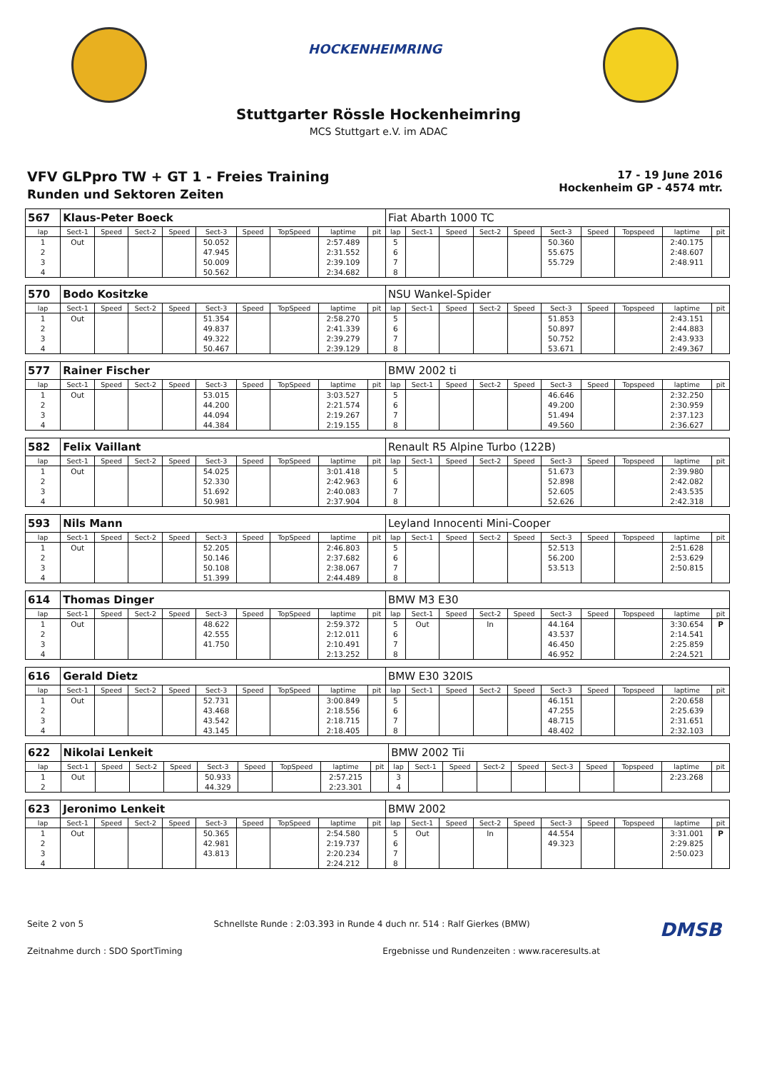HOCKENHEIMRING
Stuttgarter Rössle Hockenheimring
MCS Stuttgart e.V. im ADAC
VFV GLPpro TW + GT 1 - Freies Training
Runden und Sektoren Zeiten
17 - 19 June 2016
Hockenheim GP - 4574 mtr.
| 567 | Klaus-Peter Boeck | | | | | | | | | Fiat Abarth 1000 TC | | | | | | | | | |
| lap | Sect-1 | Speed | Sect-2 | Speed | Sect-3 | Speed | TopSpeed | laptime | pit | lap | Sect-1 | Speed | Sect-2 | Speed | Sect-3 | Speed | Topspeed | laptime | pit |
| 1 | Out | | | | 50.052 | | | 2:57.489 | | 5 | | | | | 50.360 | | | 2:40.175 | |
| 2 | | | | | 47.945 | | | 2:31.552 | | 6 | | | | | 55.675 | | | 2:48.607 | |
| 3 | | | | | 50.009 | | | 2:39.109 | | 7 | | | | | 55.729 | | | 2:48.911 | |
| 4 | | | | | 50.562 | | | 2:34.682 | | 8 | | | | | | | | | |
| 570 | Bodo Kositzke | | | | | | | | | NSU Wankel-Spider | | | | | | | | | |
| lap | Sect-1 | Speed | Sect-2 | Speed | Sect-3 | Speed | TopSpeed | laptime | pit | lap | Sect-1 | Speed | Sect-2 | Speed | Sect-3 | Speed | Topspeed | laptime | pit |
| 1 | Out | | | | 51.354 | | | 2:58.270 | | 5 | | | | | 51.853 | | | 2:43.151 | |
| 2 | | | | | 49.837 | | | 2:41.339 | | 6 | | | | | 50.897 | | | 2:44.883 | |
| 3 | | | | | 49.322 | | | 2:39.279 | | 7 | | | | | 50.752 | | | 2:43.933 | |
| 4 | | | | | 50.467 | | | 2:39.129 | | 8 | | | | | 53.671 | | | 2:49.367 | |
| 577 | Rainer Fischer | | | | | | | | | BMW 2002 ti | | | | | | | | | |
| lap | Sect-1 | Speed | Sect-2 | Speed | Sect-3 | Speed | TopSpeed | laptime | pit | lap | Sect-1 | Speed | Sect-2 | Speed | Sect-3 | Speed | Topspeed | laptime | pit |
| 1 | Out | | | | 53.015 | | | 3:03.527 | | 5 | | | | | 46.646 | | | 2:32.250 | |
| 2 | | | | | 44.200 | | | 2:21.574 | | 6 | | | | | 49.200 | | | 2:30.959 | |
| 3 | | | | | 44.094 | | | 2:19.267 | | 7 | | | | | 51.494 | | | 2:37.123 | |
| 4 | | | | | 44.384 | | | 2:19.155 | | 8 | | | | | 49.560 | | | 2:36.627 | |
| 582 | Felix Vaillant | | | | | | | | | Renault R5 Alpine Turbo (122B) | | | | | | | | | |
| lap | Sect-1 | Speed | Sect-2 | Speed | Sect-3 | Speed | TopSpeed | laptime | pit | lap | Sect-1 | Speed | Sect-2 | Speed | Sect-3 | Speed | Topspeed | laptime | pit |
| 1 | Out | | | | 54.025 | | | 3:01.418 | | 5 | | | | | 51.673 | | | 2:39.980 | |
| 2 | | | | | 52.330 | | | 2:42.963 | | 6 | | | | | 52.898 | | | 2:42.082 | |
| 3 | | | | | 51.692 | | | 2:40.083 | | 7 | | | | | 52.605 | | | 2:43.535 | |
| 4 | | | | | 50.981 | | | 2:37.904 | | 8 | | | | | 52.626 | | | 2:42.318 | |
| 593 | Nils Mann | | | | | | | | | Leyland Innocenti Mini-Cooper | | | | | | | | | |
| lap | Sect-1 | Speed | Sect-2 | Speed | Sect-3 | Speed | TopSpeed | laptime | pit | lap | Sect-1 | Speed | Sect-2 | Speed | Sect-3 | Speed | Topspeed | laptime | pit |
| 1 | Out | | | | 52.205 | | | 2:46.803 | | 5 | | | | | 52.513 | | | 2:51.628 | |
| 2 | | | | | 50.146 | | | 2:37.682 | | 6 | | | | | 56.200 | | | 2:53.629 | |
| 3 | | | | | 50.108 | | | 2:38.067 | | 7 | | | | | 53.513 | | | 2:50.815 | |
| 4 | | | | | 51.399 | | | 2:44.489 | | 8 | | | | | | | | | |
| 614 | Thomas Dinger | | | | | | | | | BMW M3 E30 | | | | | | | | | |
| lap | Sect-1 | Speed | Sect-2 | Speed | Sect-3 | Speed | TopSpeed | laptime | pit | lap | Sect-1 | Speed | Sect-2 | Speed | Sect-3 | Speed | Topspeed | laptime | pit |
| 1 | Out | | | | 48.622 | | | 2:59.372 | | 5 | Out | | In | | 44.164 | | | 3:30.654 | P |
| 2 | | | | | 42.555 | | | 2:12.011 | | 6 | | | | | 43.537 | | | 2:14.541 | |
| 3 | | | | | 41.750 | | | 2:10.491 | | 7 | | | | | 46.450 | | | 2:25.859 | |
| 4 | | | | | | | | 2:13.252 | | 8 | | | | | 46.952 | | | 2:24.521 | |
| 616 | Gerald Dietz | | | | | | | | | BMW E30 320IS | | | | | | | | | |
| lap | Sect-1 | Speed | Sect-2 | Speed | Sect-3 | Speed | TopSpeed | laptime | pit | lap | Sect-1 | Speed | Sect-2 | Speed | Sect-3 | Speed | Topspeed | laptime | pit |
| 1 | Out | | | | 52.731 | | | 3:00.849 | | 5 | | | | | 46.151 | | | 2:20.658 | |
| 2 | | | | | 43.468 | | | 2:18.556 | | 6 | | | | | 47.255 | | | 2:25.639 | |
| 3 | | | | | 43.542 | | | 2:18.715 | | 7 | | | | | 48.715 | | | 2:31.651 | |
| 4 | | | | | 43.145 | | | 2:18.405 | | 8 | | | | | 48.402 | | | 2:32.103 | |
| 622 | Nikolai Lenkeit | | | | | | | | | BMW 2002 Tii | | | | | | | | | |
| lap | Sect-1 | Speed | Sect-2 | Speed | Sect-3 | Speed | TopSpeed | laptime | pit | lap | Sect-1 | Speed | Sect-2 | Speed | Sect-3 | Speed | Topspeed | laptime | pit |
| 1 | Out | | | | 50.933 | | | 2:57.215 | | 3 | | | | | | | | 2:23.268 | |
| 2 | | | | | 44.329 | | | 2:23.301 | | 4 | | | | | | | | | |
| 623 | Jeronimo Lenkeit | | | | | | | | | BMW 2002 | | | | | | | | | |
| lap | Sect-1 | Speed | Sect-2 | Speed | Sect-3 | Speed | TopSpeed | laptime | pit | lap | Sect-1 | Speed | Sect-2 | Speed | Sect-3 | Speed | Topspeed | laptime | pit |
| 1 | Out | | | | 50.365 | | | 2:54.580 | | 5 | Out | | In | | 44.554 | | | 3:31.001 | P |
| 2 | | | | | 42.981 | | | 2:19.737 | | 6 | | | | | 49.323 | | | 2:29.825 | |
| 3 | | | | | 43.813 | | | 2:20.234 | | 7 | | | | | | | | 2:50.023 | |
| 4 | | | | | | | | 2:24.212 | | 8 | | | | | | | | | |
Seite 2 von 5 Schnellste Runde : 2:03.393 in Runde 4 duch nr. 514 : Ralf Gierkes (BMW) DMSB
Zeitnahme durch : SDO SportTiming Ergebnisse und Rundenzeiten : www.raceresults.at